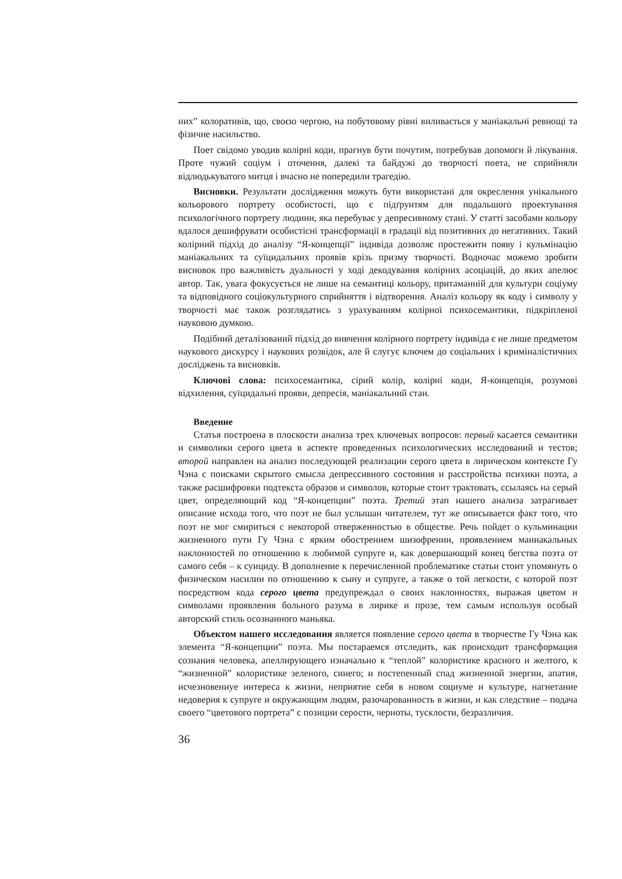них” колоративів, що, своєю чергою, на побутовому рівні виливається у маніакальні ревнощі та фізичне насильство.
Поет свідомо уводив колірні коди, прагнув бути почутим, потребував допомоги й лікування. Проте чужий соціум і оточення, далекі та байдужі до творчості поета, не сприйняли відлюдькуватого митця і вчасно не попередили трагедію.
Висновки. Результати дослідження можуть бути використані для окреслення унікального кольорового портрету особистості, що є підґрунтям для подальшого проектування психологічного портрету людини, яка перебуває у депресивному стані. У статті засобами кольору вдалося дешифрувати особистісні трансформації в градації від позитивних до негативних. Такий колірний підхід до аналізу “Я-концепції” індивіда дозволяє простежити появу і кульмінацію маніакальних та суїцидальних проявів крізь призму творчості. Водночас можемо зробити висновок про важливість дуальності у ході декодування колірних асоціацій, до яких апелює автор. Так, увага фокусується не лише на семантиці кольору, притаманній для культури соціуму та відповідного соціокультурного сприйняття і відтворення. Аналіз кольору як коду і символу у творчості має також розглядатись з урахуванням колірної психосемантики, підкріпленої науковою думкою.
Подібний деталізований підхід до вивчення колірного портрету індивіда є не лише предметом наукового дискурсу і наукових розвідок, але й слугує ключем до соціальних і криміналістичних досліджень та висновків.
Ключові слова: психосемантика, сірий колір, колірні коди, Я-концепція, розумові відхилення, суїцидальні прояви, депресія, маніакальний стан.
Введение
Статья построена в плоскости анализа трех ключевых вопросов: первый касается семантики и символики серого цвета в аспекте проведенных психологических исследований и тестов; второй направлен на анализ последующей реализации серого цвета в лирическом контексте Гу Чэна с поисками скрытого смысла депрессивного состояния и расстройства психики поэта, а также расшифровки подтекста образов и символов, которые стоит трактовать, ссылаясь на серый цвет, определяющий код “Я-концепции” поэта. Третий этап нашего анализа затрагивает описание исхода того, что поэт не был услышан читателем, тут же описывается факт того, что поэт не мог смириться с некоторой отверженностью в обществе. Речь пойдет о кульминации жизненного пути Гу Чэна с ярким обострением шизофрении, проявлением маниакальных наклонностей по отношению к любимой супруге и, как довершающий конец бегства поэта от самого себя – к суициду. В дополнение к перечисленной проблематике статьи стоит упомянуть о физическом насилии по отношению к сыну и супруге, а также о той легкости, с которой поэт посредством кода серого цвета предупреждал о своих наклонностях, выражая цветом и символами проявления больного разума в лирике и прозе, тем самым используя особый авторский стиль осознанного маньяка.
Объектом нашего исследования является появление серого цвета в творчестве Гу Чэна как элемента “Я-концепции” поэта. Мы постараемся отследить, как происходит трансформация сознания человека, апеллирующего изначально к “теплой” колористике красного и желтого, к “жизненной” колористике зеленого, синего; и постепенный спад жизненной энергии, апатия, исчезновениye интереса к жизни, неприятие себя в новом социуме и культуре, нагнетание недоверия к супруге и окружающим людям, разочарованность в жизни, и как следствие – подача своего “цветового портрета” с позиции серости, черноты, тусклости, безразличия.
36